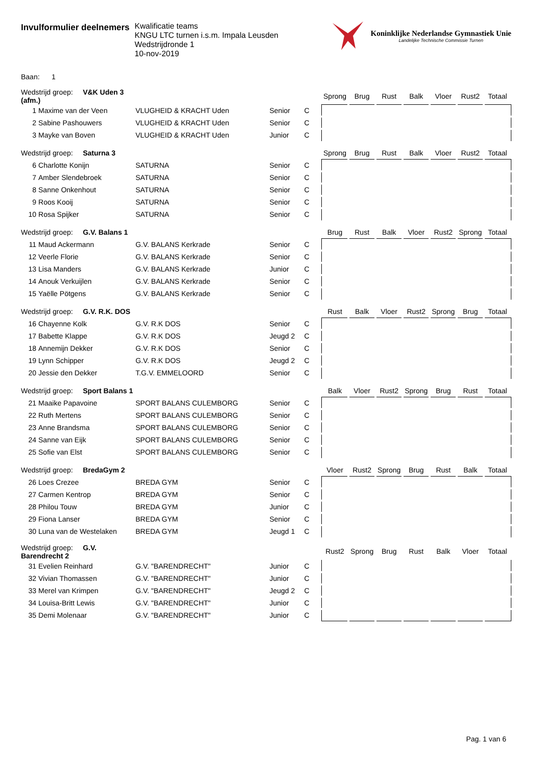Invulformulier deelnemers
Kwalificatie teams
KNGU LTC turnen i.s.m. Impala Leusden
Wedstrijdronde 1
10-nov-2019
Koninklijke Nederlandse Gymnastiek Unie
Landelijke Technische Commissie Turnen
Baan: 1
| Wedstrijd groep: V&K Uden 3 (afm.) | | | | | Sprong | Brug | Rust | Balk | Vloer | Rust2 | Totaal |
| --- | --- | --- | --- | --- | --- | --- | --- | --- | --- | --- | --- |
| 1 | Maxime van der Veen | VLUGHEID & KRACHT Uden | Senior | C | | | | | | | |
| 2 | Sabine Pashouwers | VLUGHEID & KRACHT Uden | Senior | C | | | | | | | |
| 3 | Mayke van Boven | VLUGHEID & KRACHT Uden | Junior | C | | | | | | | |
| Wedstrijd groep: Saturna 3 | | | | | Sprong | Brug | Rust | Balk | Vloer | Rust2 | Totaal |
| --- | --- | --- | --- | --- | --- | --- | --- | --- | --- | --- | --- |
| 6 | Charlotte Konijn | SATURNA | Senior | C | | | | | | | |
| 7 | Amber Slendebroek | SATURNA | Senior | C | | | | | | | |
| 8 | Sanne Onkenhout | SATURNA | Senior | C | | | | | | | |
| 9 | Roos Kooij | SATURNA | Senior | C | | | | | | | |
| 10 | Rosa Spijker | SATURNA | Senior | C | | | | | | | |
| Wedstrijd groep: G.V. Balans 1 | | | | | Brug | Rust | Balk | Vloer | Rust2 | Sprong | Totaal |
| --- | --- | --- | --- | --- | --- | --- | --- | --- | --- | --- | --- |
| 11 | Maud Ackermann | G.V. BALANS Kerkrade | Senior | C | | | | | | | |
| 12 | Veerle Florie | G.V. BALANS Kerkrade | Senior | C | | | | | | | |
| 13 | Lisa Manders | G.V. BALANS Kerkrade | Junior | C | | | | | | | |
| 14 | Anouk Verkuijlen | G.V. BALANS Kerkrade | Senior | C | | | | | | | |
| 15 | Yaëlle Pötgens | G.V. BALANS Kerkrade | Senior | C | | | | | | | |
| Wedstrijd groep: G.V. R.K. DOS | | | | | Rust | Balk | Vloer | Rust2 | Sprong | Brug | Totaal |
| --- | --- | --- | --- | --- | --- | --- | --- | --- | --- | --- | --- |
| 16 | Chayenne Kolk | G.V. R.K DOS | Senior | C | | | | | | | |
| 17 | Babette Klappe | G.V. R.K DOS | Jeugd 2 | C | | | | | | | |
| 18 | Annemijn Dekker | G.V. R.K DOS | Senior | C | | | | | | | |
| 19 | Lynn Schipper | G.V. R.K DOS | Jeugd 2 | C | | | | | | | |
| 20 | Jessie den Dekker | T.G.V. EMMELOORD | Senior | C | | | | | | | |
| Wedstrijd groep: Sport Balans 1 | | | | | Balk | Vloer | Rust2 | Sprong | Brug | Rust | Totaal |
| --- | --- | --- | --- | --- | --- | --- | --- | --- | --- | --- | --- |
| 21 | Maaike Papavoine | SPORT BALANS CULEMBORG | Senior | C | | | | | | | |
| 22 | Ruth Mertens | SPORT BALANS CULEMBORG | Senior | C | | | | | | | |
| 23 | Anne Brandsma | SPORT BALANS CULEMBORG | Senior | C | | | | | | | |
| 24 | Sanne van Eijk | SPORT BALANS CULEMBORG | Senior | C | | | | | | | |
| 25 | Sofie van Elst | SPORT BALANS CULEMBORG | Senior | C | | | | | | | |
| Wedstrijd groep: BredaGym 2 | | | | | Vloer | Rust2 | Sprong | Brug | Rust | Balk | Totaal |
| --- | --- | --- | --- | --- | --- | --- | --- | --- | --- | --- | --- |
| 26 | Loes Crezee | BREDA GYM | Senior | C | | | | | | | |
| 27 | Carmen Kentrop | BREDA GYM | Senior | C | | | | | | | |
| 28 | Philou Touw | BREDA GYM | Junior | C | | | | | | | |
| 29 | Fiona Lanser | BREDA GYM | Senior | C | | | | | | | |
| 30 | Luna van de Westelaken | BREDA GYM | Jeugd 1 | C | | | | | | | |
| Wedstrijd groep: G.V. Barendrecht 2 | | | | | Rust2 | Sprong | Brug | Rust | Balk | Vloer | Totaal |
| --- | --- | --- | --- | --- | --- | --- | --- | --- | --- | --- | --- |
| 31 | Evelien Reinhard | G.V. "BARENDRECHT" | Junior | C | | | | | | | |
| 32 | Vivian Thomassen | G.V. "BARENDRECHT" | Junior | C | | | | | | | |
| 33 | Merel van Krimpen | G.V. "BARENDRECHT" | Jeugd 2 | C | | | | | | | |
| 34 | Louisa-Britt Lewis | G.V. "BARENDRECHT" | Junior | C | | | | | | | |
| 35 | Demi Molenaar | G.V. "BARENDRECHT" | Junior | C | | | | | | | |
Pag. 1 van 6